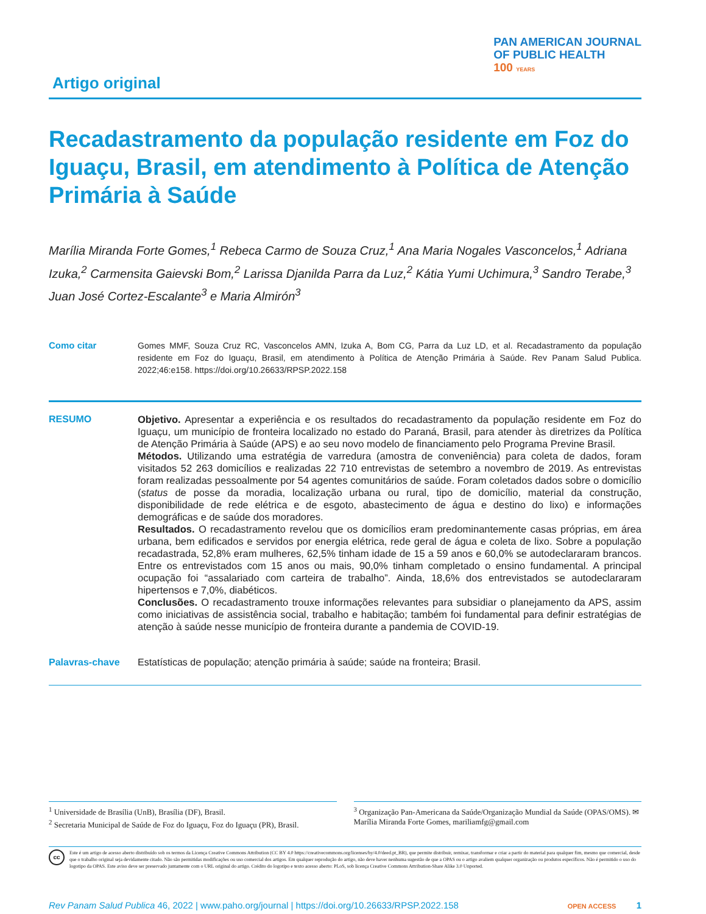Artigo original
PAN AMERICAN JOURNAL
OF PUBLIC HEALTH
100 YEARS
Recadastramento da população residente em Foz do Iguaçu, Brasil, em atendimento à Política de Atenção Primária à Saúde
Marília Miranda Forte Gomes,<sup>1</sup> Rebeca Carmo de Souza Cruz,<sup>1</sup> Ana Maria Nogales Vasconcelos,<sup>1</sup> Adriana Izuka,<sup>2</sup> Carmensita Gaievski Bom,<sup>2</sup> Larissa Djanilda Parra da Luz,<sup>2</sup> Kátia Yumi Uchimura,<sup>3</sup> Sandro Terabe,<sup>3</sup> Juan José Cortez-Escalante<sup>3</sup> e Maria Almirón<sup>3</sup>
Como citar Gomes MMF, Souza Cruz RC, Vasconcelos AMN, Izuka A, Bom CG, Parra da Luz LD, et al. Recadastramento da população residente em Foz do Iguaçu, Brasil, em atendimento à Política de Atenção Primária à Saúde. Rev Panam Salud Publica. 2022;46:e158. https://doi.org/10.26633/RPSP.2022.158
RESUMO Objetivo. Apresentar a experiência e os resultados do recadastramento da população residente em Foz do Iguaçu, um município de fronteira localizado no estado do Paraná, Brasil, para atender às diretrizes da Política de Atenção Primária à Saúde (APS) e ao seu novo modelo de financiamento pelo Programa Previne Brasil.
Métodos. Utilizando uma estratégia de varredura (amostra de conveniência) para coleta de dados, foram visitados 52 263 domicílios e realizadas 22 710 entrevistas de setembro a novembro de 2019. As entrevistas foram realizadas pessoalmente por 54 agentes comunitários de saúde. Foram coletados dados sobre o domicílio (status de posse da moradia, localização urbana ou rural, tipo de domicílio, material da construção, disponibilidade de rede elétrica e de esgoto, abastecimento de água e destino do lixo) e informações demográficas e de saúde dos moradores.
Resultados. O recadastramento revelou que os domicílios eram predominantemente casas próprias, em área urbana, bem edificados e servidos por energia elétrica, rede geral de água e coleta de lixo. Sobre a população recadastrada, 52,8% eram mulheres, 62,5% tinham idade de 15 a 59 anos e 60,0% se autodeclararam brancos. Entre os entrevistados com 15 anos ou mais, 90,0% tinham completado o ensino fundamental. A principal ocupação foi “assalariado com carteira de trabalho”. Ainda, 18,6% dos entrevistados se autodeclararam hipertensos e 7,0%, diabéticos.
Conclusões. O recadastramento trouxe informações relevantes para subsidiar o planejamento da APS, assim como iniciativas de assistência social, trabalho e habitação; também foi fundamental para definir estratégias de atenção à saúde nesse município de fronteira durante a pandemia de COVID-19.
Palavras-chave Estatísticas de população; atenção primária à saúde; saúde na fronteira; Brasil.
<sup>1</sup> Universidade de Brasília (UnB), Brasília (DF), Brasil.
<sup>2</sup> Secretaria Municipal de Saúde de Foz do Iguaçu, Foz do Iguaçu (PR), Brasil.
<sup>3</sup> Organização Pan-Americana da Saúde/Organização Mundial da Saúde (OPAS/OMS). ✉ Marília Miranda Forte Gomes, mariliamfg@gmail.com
cc
Este é um artigo de acesso aberto distribuído sob os termos da Licença Creative Commons Attribution (CC BY 4.0 https://creativecommons.org/licenses/by/4.0/deed.pt_BR), que permite distribuir, remixar, transformar e criar a partir do material para qualquer fim, mesmo que comercial, desde que o trabalho original seja devidamente citado. Não são permitidas modificações ou uso comercial dos artigos. Em qualquer reprodução do artigo, não deve haver nenhuma sugestão de que a OPAS ou o artigo avaliem qualquer organização ou produtos específicos. Não é permitido o uso do logotipo da OPAS. Este aviso deve ser preservado juntamente com o URL original do artigo. Crédito do logotipo e texto acesso aberto: PLoS, sob licença Creative Commons Attribution-Share Alike 3.0 Unported.
Rev Panam Salud Publica 46, 2022 | www.paho.org/journal | https://doi.org/10.26633/RPSP.2022.158
OPEN ACCESS 1